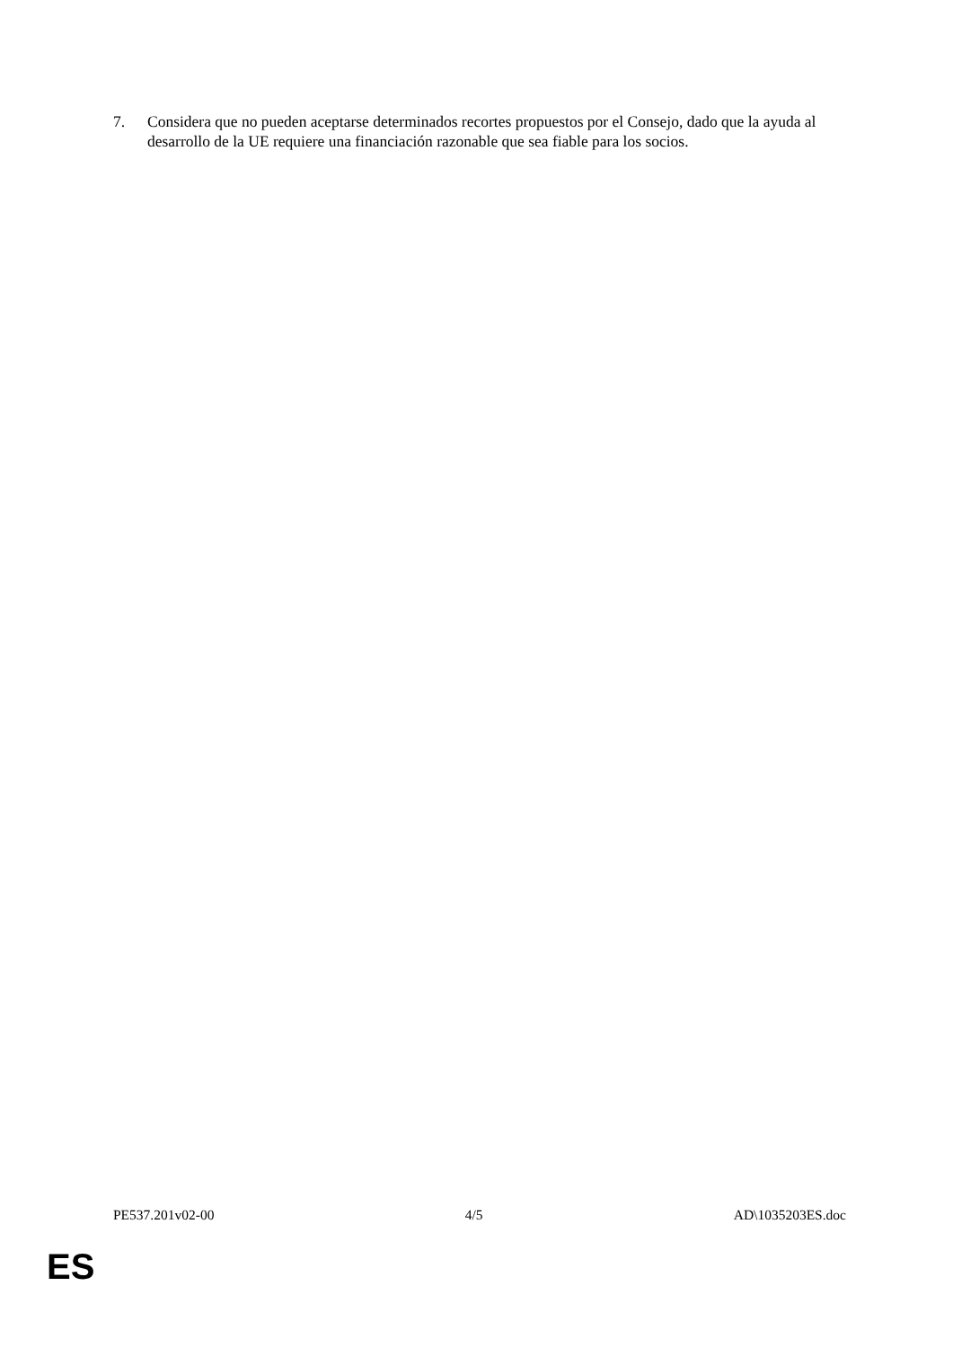7. Considera que no pueden aceptarse determinados recortes propuestos por el Consejo, dado que la ayuda al desarrollo de la UE requiere una financiación razonable que sea fiable para los socios.
PE537.201v02-00 4/5 AD\1035203ES.doc
ES